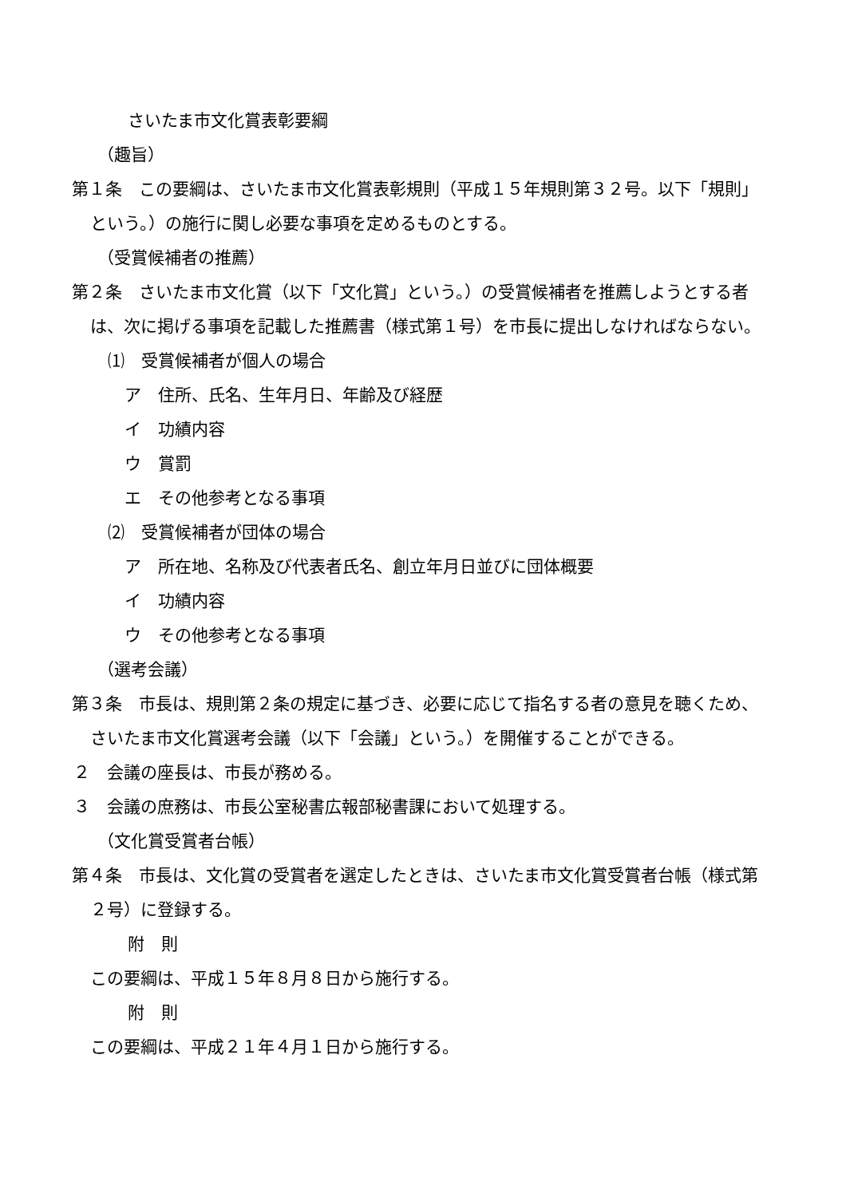さいたま市文化賞表彰要綱
（趣旨）
第１条　この要綱は、さいたま市文化賞表彰規則（平成１５年規則第３２号。以下「規則」という。）の施行に関し必要な事項を定めるものとする。
（受賞候補者の推薦）
第２条　さいたま市文化賞（以下「文化賞」という。）の受賞候補者を推薦しようとする者は、次に掲げる事項を記載した推薦書（様式第１号）を市長に提出しなければならない。
⑴　受賞候補者が個人の場合
　ア　住所、氏名、生年月日、年齢及び経歴
　イ　功績内容
　ウ　賞罰
　エ　その他参考となる事項
⑵　受賞候補者が団体の場合
　ア　所在地、名称及び代表者氏名、創立年月日並びに団体概要
　イ　功績内容
　ウ　その他参考となる事項
（選考会議）
第３条　市長は、規則第２条の規定に基づき、必要に応じて指名する者の意見を聴くため、さいたま市文化賞選考会議（以下「会議」という。）を開催することができる。
２　会議の座長は、市長が務める。
３　会議の庶務は、市長公室秘書広報部秘書課において処理する。
（文化賞受賞者台帳）
第４条　市長は、文化賞の受賞者を選定したときは、さいたま市文化賞受賞者台帳（様式第２号）に登録する。
附　則
この要綱は、平成１５年８月８日から施行する。
附　則
この要綱は、平成２１年４月１日から施行する。